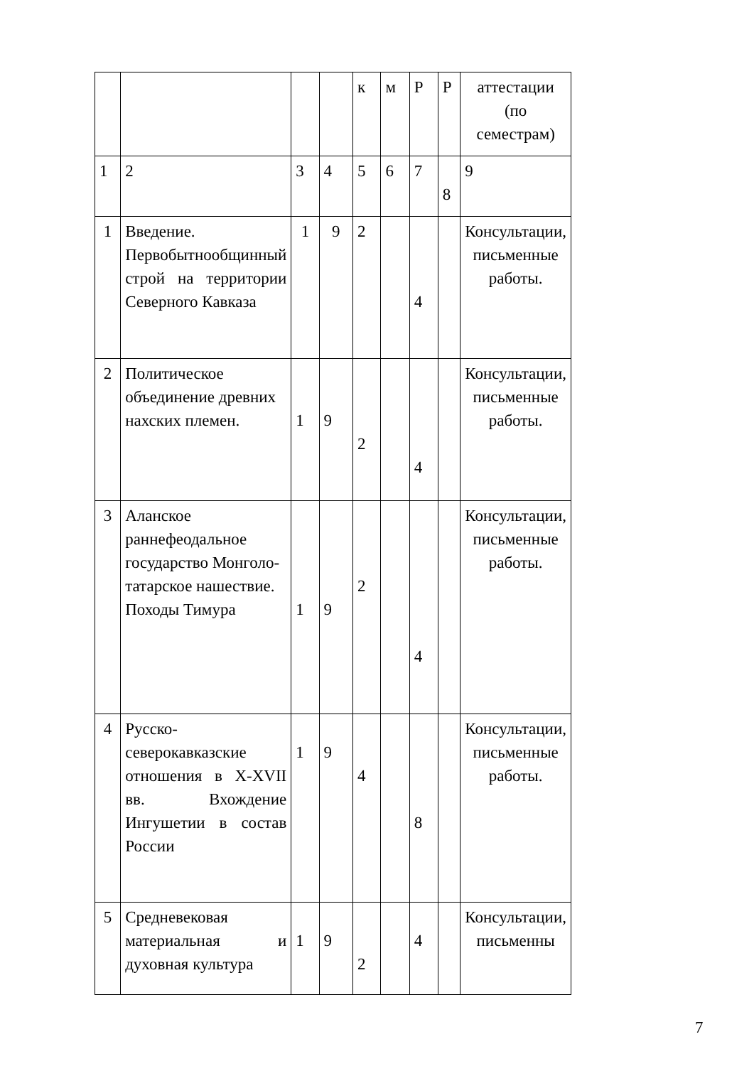| | | | | к | м | Р | Р | аттестации (по семестрам) |
| 1 | 2 | 3 | 4 | 5 | 6 | 7 | 8 | 9 |
| 1 | Введение. Первобытнообщинный строй на территории Северного Кавказа | 1 | 9 | 2 | | 4 | | Консультации, письменные работы. |
| 2 | Политическое объединение древних нахских племен. | 1 | 9 | 2 | | 4 | | Консультации, письменные работы. |
| 3 | Аланское раннефеодальное государство Монголо-татарское нашествие. Походы Тимура | 1 | 9 | 2 | | 4 | | Консультации, письменные работы. |
| 4 | Русско-северокавказские отношения в X-XVII вв. Вхождение Ингушетии в состав России | 1 | 9 | 4 | | 8 | | Консультации, письменные работы. |
| 5 | Средневековая материальная и духовная культура | 1 | 9 | 2 | | 4 | | Консультации, письменны |
7